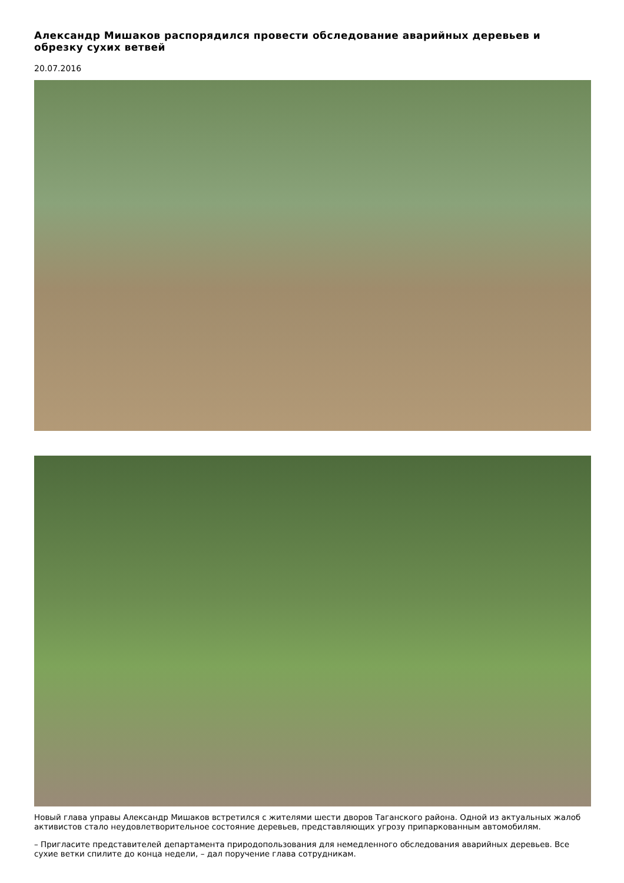Александр Мишаков распорядился провести обследование аварийных деревьев и обрезку сухих ветвей
20.07.2016
Новый глава управы Александр Мишаков встретился с жителями шести дворов Таганского района. Одной из актуальных жалоб активистов стало неудовлетворительное состояние деревьев, представляющих угрозу припаркованным автомобилям.
– Пригласите представителей департамента природопользования для немедленного обследования аварийных деревьев. Все сухие ветки спилите до конца недели, – дал поручение глава сотрудникам.